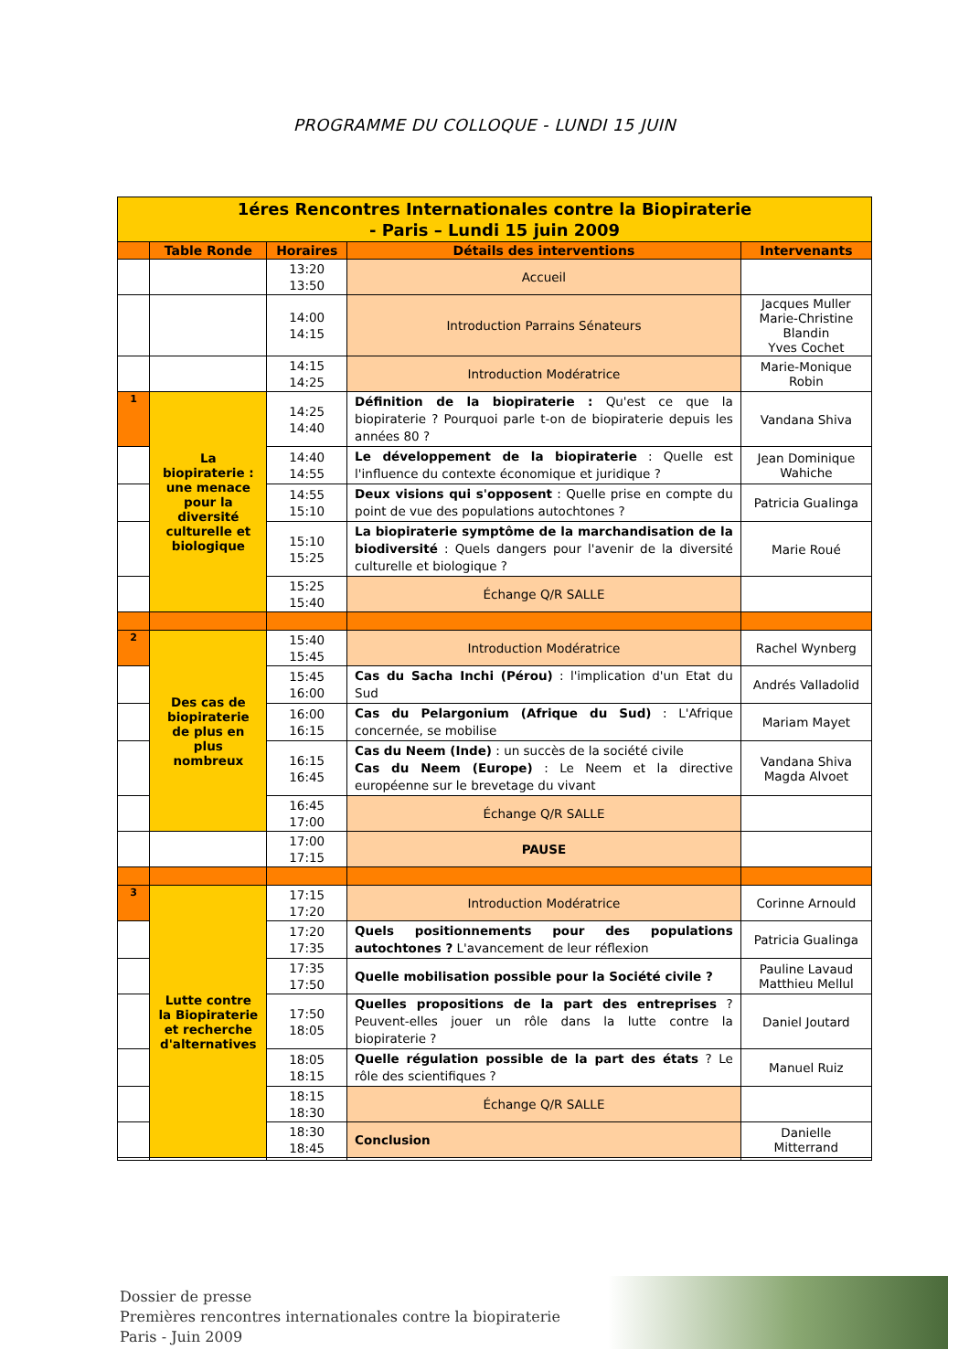PROGRAMME DU COLLOQUE - LUNDI 15 JUIN
| 1éres Rencontres Internationales contre la Biopiraterie - Paris – Lundi 15 juin 2009 | | | | |
| | Table Ronde | Horaires | Détails des interventions | Intervenants |
| | | 13:20 13:50 | Accueil | |
| | | 14:00 14:15 | Introduction Parrains Sénateurs | Jacques Muller Marie-Christine Blandin Yves Cochet |
| | | 14:15 14:25 | Introduction Modératrice | Marie-Monique Robin |
| 1 | La biopiraterie : une menace pour la diversité culturelle et biologique | 14:25 14:40 | Définition de la biopiraterie : Qu'est ce que la biopiraterie ? Pourquoi parle t-on de biopiraterie depuis les années 80 ? | Vandana Shiva |
| | | 14:40 14:55 | Le développement de la biopiraterie : Quelle est l'influence du contexte économique et juridique ? | Jean Dominique Wahiche |
| | | 14:55 15:10 | Deux visions qui s'opposent : Quelle prise en compte du point de vue des populations autochtones ? | Patricia Gualinga |
| | | 15:10 15:25 | La biopiraterie symptôme de la marchandisation de la biodiversité : Quels dangers pour l'avenir de la diversité culturelle et biologique ? | Marie Roué |
| | | 15:25 15:40 | Échange Q/R SALLE | |
| 2 | Des cas de biopiraterie de plus en plus nombreux | 15:40 15:45 | Introduction Modératrice | Rachel Wynberg |
| | | 15:45 16:00 | Cas du Sacha Inchi (Pérou) : l'implication d'un Etat du Sud | Andrés Valladolid |
| | | 16:00 16:15 | Cas du Pelargonium (Afrique du Sud) : L'Afrique concernée, se mobilise | Mariam Mayet |
| | | 16:15 16:45 | Cas du Neem (Inde) : un succès de la société civile Cas du Neem (Europe) : Le Neem et la directive européenne sur le brevetage du vivant | Vandana Shiva Magda Alvoet |
| | | 16:45 17:00 | Échange Q/R SALLE | |
| | | 17:00 17:15 | PAUSE | |
| 3 | Lutte contre la Biopiraterie et recherche d'alternatives | 17:15 17:20 | Introduction Modératrice | Corinne Arnould |
| | | 17:20 17:35 | Quels positionnements pour des populations autochtones ? L'avancement de leur réflexion | Patricia Gualinga |
| | | 17:35 17:50 | Quelle mobilisation possible pour la Société civile ? | Pauline Lavaud Matthieu Mellul |
| | | 17:50 18:05 | Quelles propositions de la part des entreprises ? Peuvent-elles jouer un rôle dans la lutte contre la biopiraterie ? | Daniel Joutard |
| | | 18:05 18:15 | Quelle régulation possible de la part des états ? Le rôle des scientifiques ? | Manuel Ruiz |
| | | 18:15 18:30 | Échange Q/R SALLE | |
| | | 18:30 18:45 | Conclusion | Danielle Mitterrand |
Dossier de presse
Premières rencontres internationales contre la biopiraterie
Paris - Juin 2009